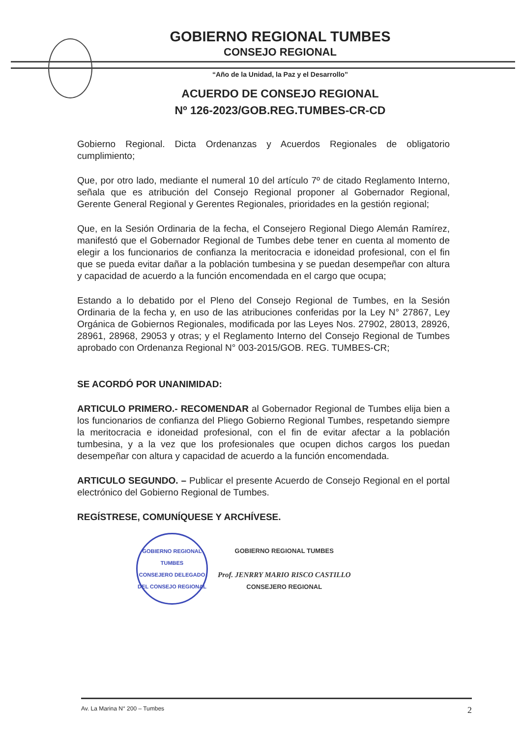GOBIERNO REGIONAL TUMBES
CONSEJO REGIONAL
“Año de la Unidad, la Paz y el Desarrollo”
ACUERDO DE CONSEJO REGIONAL
Nº 126-2023/GOB.REG.TUMBES-CR-CD
Gobierno Regional. Dicta Ordenanzas y Acuerdos Regionales de obligatorio cumplimiento;
Que, por otro lado, mediante el numeral 10 del artículo 7º de citado Reglamento Interno, señala que es atribución del Consejo Regional proponer al Gobernador Regional, Gerente General Regional y Gerentes Regionales, prioridades en la gestión regional;
Que, en la Sesión Ordinaria de la fecha, el Consejero Regional Diego Alemán Ramírez, manifestó que el Gobernador Regional de Tumbes debe tener en cuenta al momento de elegir a los funcionarios de confianza la meritocracia e idoneidad profesional, con el fin que se pueda evitar dañar a la población tumbesina y se puedan desempeñar con altura y capacidad de acuerdo a la función encomendada en el cargo que ocupa;
Estando a lo debatido por el Pleno del Consejo Regional de Tumbes, en la Sesión Ordinaria de la fecha y, en uso de las atribuciones conferidas por la Ley N° 27867, Ley Orgánica de Gobiernos Regionales, modificada por las Leyes Nos. 27902, 28013, 28926, 28961, 28968, 29053 y otras; y el Reglamento Interno del Consejo Regional de Tumbes aprobado con Ordenanza Regional N° 003-2015/GOB. REG. TUMBES-CR;
SE ACORDÓ POR UNANIMIDAD:
ARTICULO PRIMERO.- RECOMENDAR al Gobernador Regional de Tumbes elija bien a los funcionarios de confianza del Pliego Gobierno Regional Tumbes, respetando siempre la meritocracia e idoneidad profesional, con el fin de evitar afectar a la población tumbesina, y a la vez que los profesionales que ocupen dichos cargos los puedan desempeñar con altura y capacidad de acuerdo a la función encomendada.
ARTICULO SEGUNDO. – Publicar el presente Acuerdo de Consejo Regional en el portal electrónico del Gobierno Regional de Tumbes.
REGÍSTRESE, COMUNÍQUESE Y ARCHÍVESE.
GOBIERNO REGIONAL TUMBES
CONSEJERO DELEGADO DEL CONSEJO REGIONAL
GOBIERNO REGIONAL TUMBES
Prof. JENRRY MARIO RISCO CASTILLO
CONSEJERO REGIONAL
Av. La Marina N° 200 – Tumbes 2